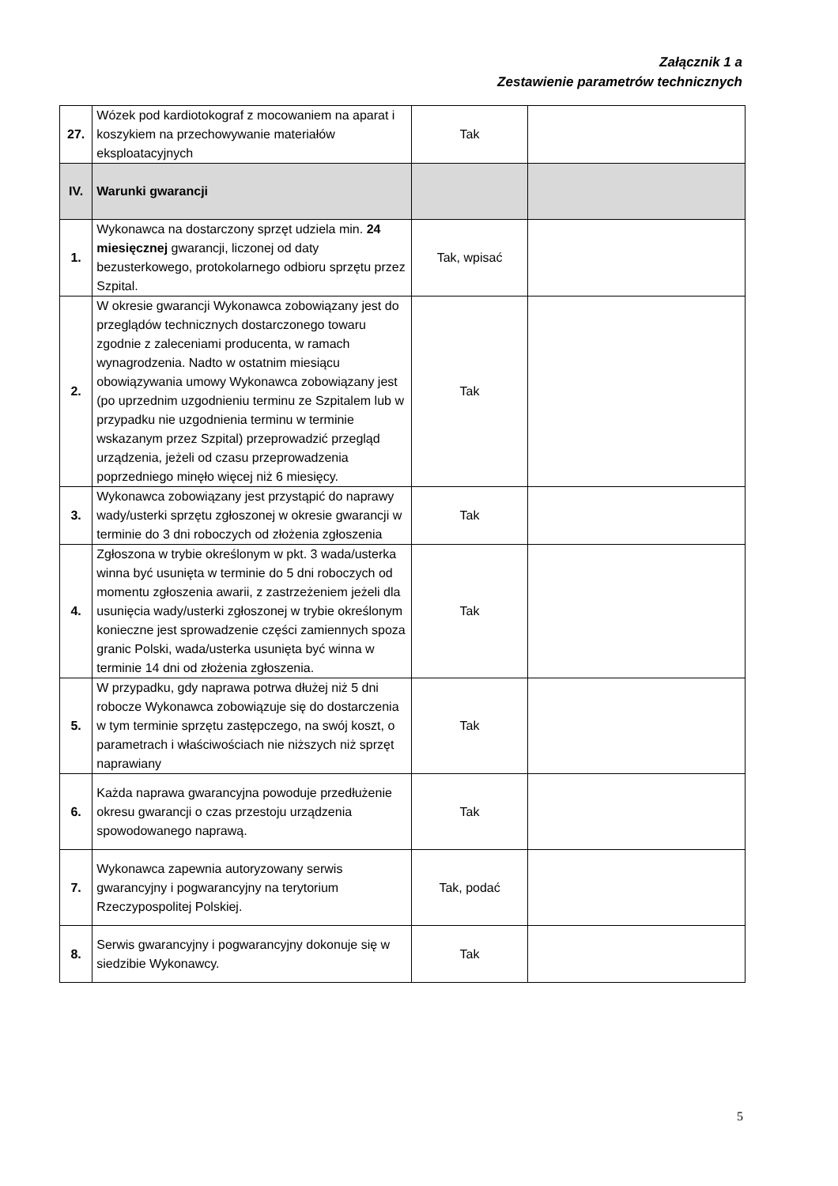Załącznik 1 a
Zestawienie parametrów technicznych
| 27. | Wózek pod kardiotokograf z mocowaniem na aparat i koszykiem na przechowywanie materiałów eksploatacyjnych | Tak | |
| IV. | Warunki gwarancji | | |
| 1. | Wykonawca na dostarczony sprzęt udziela min. 24 miesięcznej gwarancji, liczonej od daty bezusterkowego, protokolarnego odbioru sprzętu przez Szpital. | Tak, wpisać | |
| 2. | W okresie gwarancji Wykonawca zobowiązany jest do przeglądów technicznych dostarczonego towaru zgodnie z zaleceniami producenta, w ramach wynagrodzenia. Nadto w ostatnim miesiącu obowiązywania umowy Wykonawca zobowiązany jest (po uprzednim uzgodnieniu terminu ze Szpitalem lub w przypadku nie uzgodnienia terminu w terminie wskazanym przez Szpital) przeprowadzić przegląd urządzenia, jeżeli od czasu przeprowadzenia poprzedniego minęło więcej niż 6 miesięcy. | Tak | |
| 3. | Wykonawca zobowiązany jest przystąpić do naprawy wady/usterki sprzętu zgłoszonej w okresie gwarancji w terminie do 3 dni roboczych od złożenia zgłoszenia | Tak | |
| 4. | Zgłoszona w trybie określonym w pkt. 3 wada/usterka winna być usunięta w terminie do 5 dni roboczych od momentu zgłoszenia awarii, z zastrzeżeniem jeżeli dla usunięcia wady/usterki zgłoszonej w trybie określonym konieczne jest sprowadzenie części zamiennych spoza granic Polski, wada/usterka usunięta być winna w terminie 14 dni od złożenia zgłoszenia. | Tak | |
| 5. | W przypadku, gdy naprawa potrwa dłużej niż 5 dni robocze Wykonawca zobowiązuje się do dostarczenia w tym terminie sprzętu zastępczego, na swój koszt, o parametrach i właściwościach nie niższych niż sprzęt naprawiany | Tak | |
| 6. | Każda naprawa gwarancyjna powoduje przedłużenie okresu gwarancji o czas przestoju urządzenia spowodowanego naprawą. | Tak | |
| 7. | Wykonawca zapewnia autoryzowany serwis gwarancyjny i pogwarancyjny na terytorium Rzeczypospolitej Polskiej. | Tak, podać | |
| 8. | Serwis gwarancyjny i pogwarancyjny dokonuje się w siedzibie Wykonawcy. | Tak | |
5